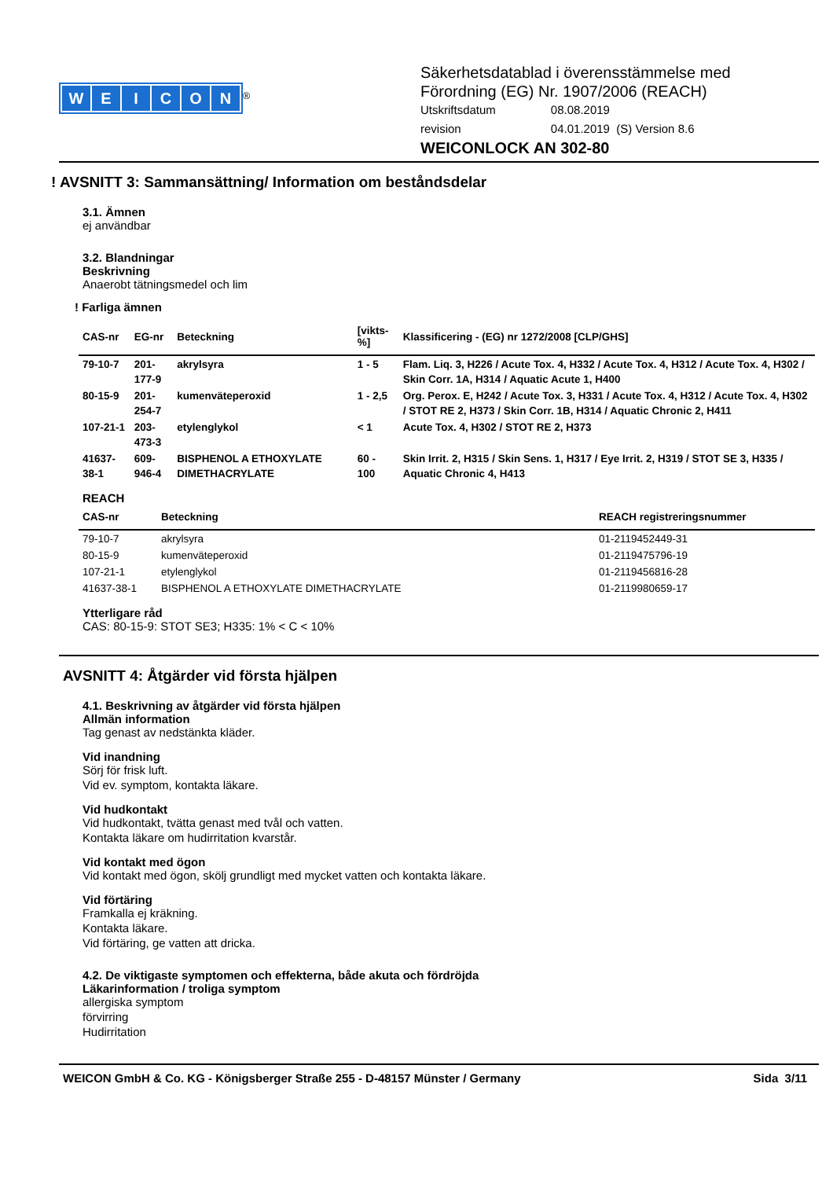WEICON
<sup>®</sup>
Säkerhetsdatablad i överensstämmelse med
Förordning (EG) Nr. 1907/2006 (REACH)
| Utskriftsdatum | 08.08.2019 |
| revision | 04.01.2019 (S) Version 8.6 |
WEICONLOCK AN 302-80
! AVSNITT 3: Sammansättning/ Information om beståndsdelar
3.1. Ämnen
ej användbar
3.2. Blandningar
Beskrivning
Anaerobt tätningsmedel och lim
! Farliga ämnen
| CAS-nr | EG-nr | Beteckning | [vikts-%] | Klassificering - (EG) nr 1272/2008 [CLP/GHS] |
| --- | --- | --- | --- | --- |
| 79-10-7 | 201-177-9 | akrylsyra | 1 - 5 | Flam. Liq. 3, H226 / Acute Tox. 4, H332 / Acute Tox. 4, H312 / Acute Tox. 4, H302 / Skin Corr. 1A, H314 / Aquatic Acute 1, H400 |
| 80-15-9 | 201-254-7 | kumenväteperoxid | 1 - 2,5 | Org. Perox. E, H242 / Acute Tox. 3, H331 / Acute Tox. 4, H312 / Acute Tox. 4, H302 / STOT RE 2, H373 / Skin Corr. 1B, H314 / Aquatic Chronic 2, H411 |
| 107-21-1 | 203-473-3 | etylenglykol | < 1 | Acute Tox. 4, H302 / STOT RE 2, H373 |
| 41637-38-1 | 609-946-4 | BISPHENOL A ETHOXYLATE DIMETHACRYLATE | 60 - 100 | Skin Irrit. 2, H315 / Skin Sens. 1, H317 / Eye Irrit. 2, H319 / STOT SE 3, H335 / Aquatic Chronic 4, H413 |
REACH
| CAS-nr | Beteckning | REACH registreringsnummer |
| --- | --- | --- |
| 79-10-7 | akrylsyra | 01-2119452449-31 |
| 80-15-9 | kumenväteperoxid | 01-2119475796-19 |
| 107-21-1 | etylenglykol | 01-2119456816-28 |
| 41637-38-1 | BISPHENOL A ETHOXYLATE DIMETHACRYLATE | 01-2119980659-17 |
Ytterligare råd
CAS: 80-15-9: STOT SE3; H335: 1% < C < 10%
AVSNITT 4: Åtgärder vid första hjälpen
4.1. Beskrivning av åtgärder vid första hjälpen
Allmän information
Tag genast av nedstänkta kläder.
Vid inandning
Sörj för frisk luft.
Vid ev. symptom, kontakta läkare.
Vid hudkontakt
Vid hudkontakt, tvätta genast med tvål och vatten.
Kontakta läkare om hudirritation kvarstår.
Vid kontakt med ögon
Vid kontakt med ögon, skölj grundligt med mycket vatten och kontakta läkare.
Vid förtäring
Framkalla ej kräkning.
Kontakta läkare.
Vid förtäring, ge vatten att dricka.
4.2. De viktigaste symptomen och effekterna, både akuta och fördröjda
Läkarinformation / troliga symptom
allergiska symptom
förvirring
Hudirritation
WEICON GmbH & Co. KG - Königsberger Straße 255 - D-48157 Münster / Germany Sida 3/11